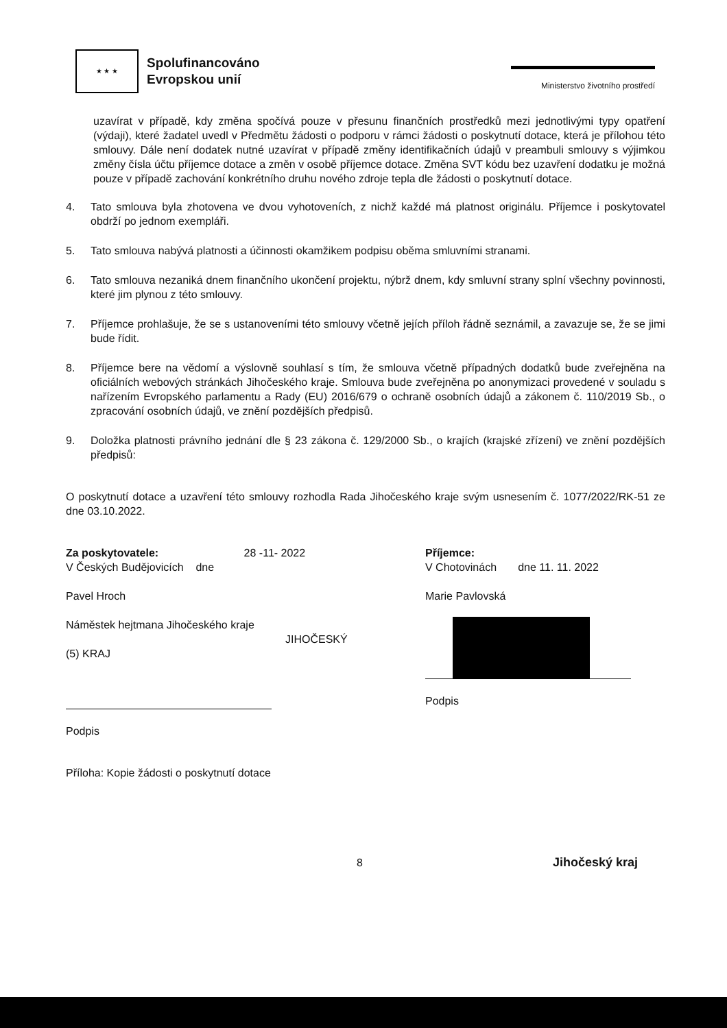★ ★ ★
Spolufinancováno
Evropskou unií
Ministerstvo životního prostředí
uzavírat v případě, kdy změna spočívá pouze v přesunu finančních prostředků mezi jednotlivými typy opatření (výdaji), které žadatel uvedl v Předmětu žádosti o podporu v rámci žádosti o poskytnutí dotace, která je přílohou této smlouvy. Dále není dodatek nutné uzavírat v případě změny identifikačních údajů v preambuli smlouvy s výjimkou změny čísla účtu příjemce dotace a změn v osobě příjemce dotace. Změna SVT kódu bez uzavření dodatku je možná pouze v případě zachování konkrétního druhu nového zdroje tepla dle žádosti o poskytnutí dotace.
4. Tato smlouva byla zhotovena ve dvou vyhotoveních, z nichž každé má platnost originálu. Příjemce i poskytovatel obdrží po jednom exempláři.
5. Tato smlouva nabývá platnosti a účinnosti okamžikem podpisu oběma smluvními stranami.
6. Tato smlouva nezaniká dnem finančního ukončení projektu, nýbrž dnem, kdy smluvní strany splní všechny povinnosti, které jim plynou z této smlouvy.
7. Příjemce prohlašuje, že se s ustanoveními této smlouvy včetně jejích příloh řádně seznámil, a zavazuje se, že se jimi bude řídit.
8. Příjemce bere na vědomí a výslovně souhlasí s tím, že smlouva včetně případných dodatků bude zveřejněna na oficiálních webových stránkách Jihočeského kraje. Smlouva bude zveřejněna po anonymizaci provedené v souladu s nařízením Evropského parlamentu a Rady (EU) 2016/679 o ochraně osobních údajů a zákonem č. 110/2019 Sb., o zpracování osobních údajů, ve znění pozdějších předpisů.
9. Doložka platnosti právního jednání dle § 23 zákona č. 129/2000 Sb., o krajích (krajské zřízení) ve znění pozdějších předpisů:
O poskytnutí dotace a uzavření této smlouvy rozhodla Rada Jihočeského kraje svým usnesením č. 1077/2022/RK-51 ze dne 03.10.2022.
Za poskytovatele: 28 -11- 2022
V Českých Budějovicích dne
Pavel Hroch
Náměstek hejtmana Jihočeského kraje
JIHOČESKÝ (5) KRAJ
Podpis
Příjemce:
V Chotovinách dne 11. 11. 2022
Marie Pavlovská
Podpis
Příloha: Kopie žádosti o poskytnutí dotace
8
Jihočeský kraj